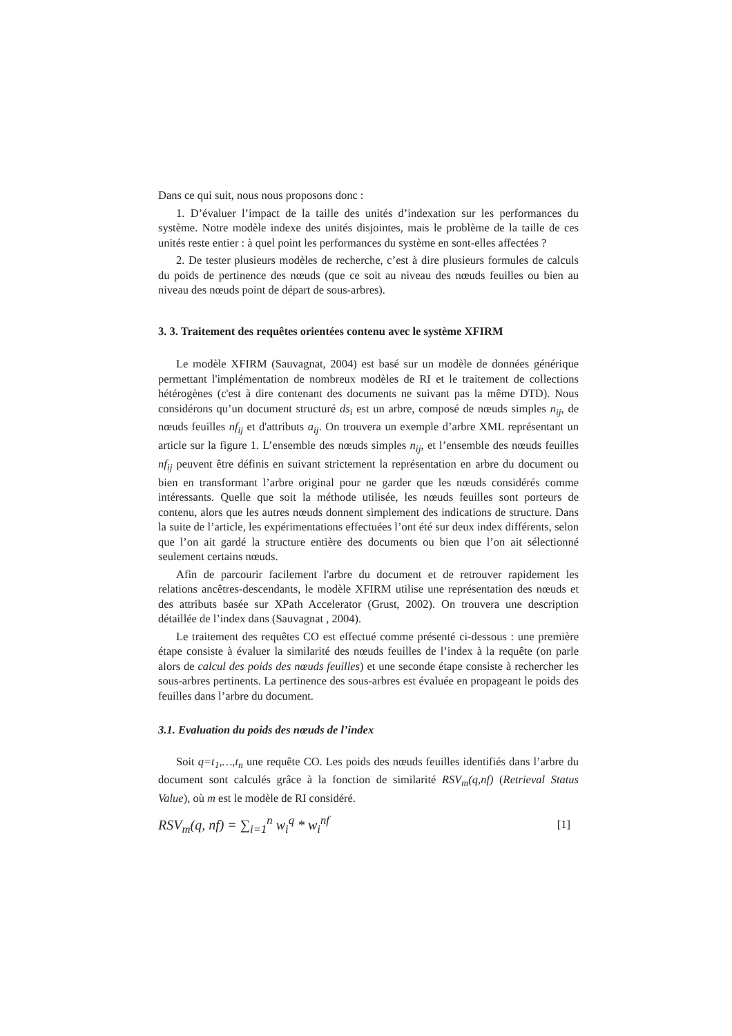Dans ce qui suit, nous nous proposons donc :
1. D’évaluer l’impact de la taille des unités d’indexation sur les performances du système. Notre modèle indexe des unités disjointes, mais le problème de la taille de ces unités reste entier : à quel point les performances du système en sont-elles affectées ?
2. De tester plusieurs modèles de recherche, c’est à dire plusieurs formules de calculs du poids de pertinence des nœuds (que ce soit au niveau des nœuds feuilles ou bien au niveau des nœuds point de départ de sous-arbres).
3. 3. Traitement des requêtes orientées contenu avec le système XFIRM
Le modèle XFIRM (Sauvagnat, 2004) est basé sur un modèle de données générique permettant l'implémentation de nombreux modèles de RI et le traitement de collections hétérogènes (c'est à dire contenant des documents ne suivant pas la même DTD). Nous considérons qu’un document structuré ds<sub>i</sub> est un arbre, composé de nœuds simples n<sub>ij</sub>, de nœuds feuilles nf<sub>ij</sub> et d'attributs a<sub>ij</sub>. On trouvera un exemple d’arbre XML représentant un article sur la figure 1. L’ensemble des nœuds simples n<sub>ij</sub>, et l’ensemble des nœuds feuilles nf<sub>ij</sub> peuvent être définis en suivant strictement la représentation en arbre du document ou bien en transformant l’arbre original pour ne garder que les nœuds considérés comme intéressants. Quelle que soit la méthode utilisée, les nœuds feuilles sont porteurs de contenu, alors que les autres nœuds donnent simplement des indications de structure. Dans la suite de l’article, les expérimentations effectuées l’ont été sur deux index différents, selon que l’on ait gardé la structure entière des documents ou bien que l’on ait sélectionné seulement certains nœuds.
Afin de parcourir facilement l'arbre du document et de retrouver rapidement les relations ancêtres-descendants, le modèle XFIRM utilise une représentation des nœuds et des attributs basée sur XPath Accelerator (Grust, 2002). On trouvera une description détaillée de l’index dans (Sauvagnat , 2004).
Le traitement des requêtes CO est effectué comme présenté ci-dessous : une première étape consiste à évaluer la similarité des nœuds feuilles de l’index à la requête (on parle alors de calcul des poids des nœuds feuilles) et une seconde étape consiste à rechercher les sous-arbres pertinents. La pertinence des sous-arbres est évaluée en propageant le poids des feuilles dans l’arbre du document.
3.1. Evaluation du poids des nœuds de l’index
Soit q=t<sub>1</sub>,…,t<sub>n</sub> une requête CO. Les poids des nœuds feuilles identifiés dans l’arbre du document sont calculés grâce à la fonction de similarité RSV<sub>m</sub>(q,nf) (Retrieval Status Value), où m est le modèle de RI considéré.
RSV<sub>m</sub>(q, nf) = ∑<sub>i=1</sub><sup>n</sup> w<sub>i</sub><sup>q</sup> * w<sub>i</sub><sup>nf</sup> [1]